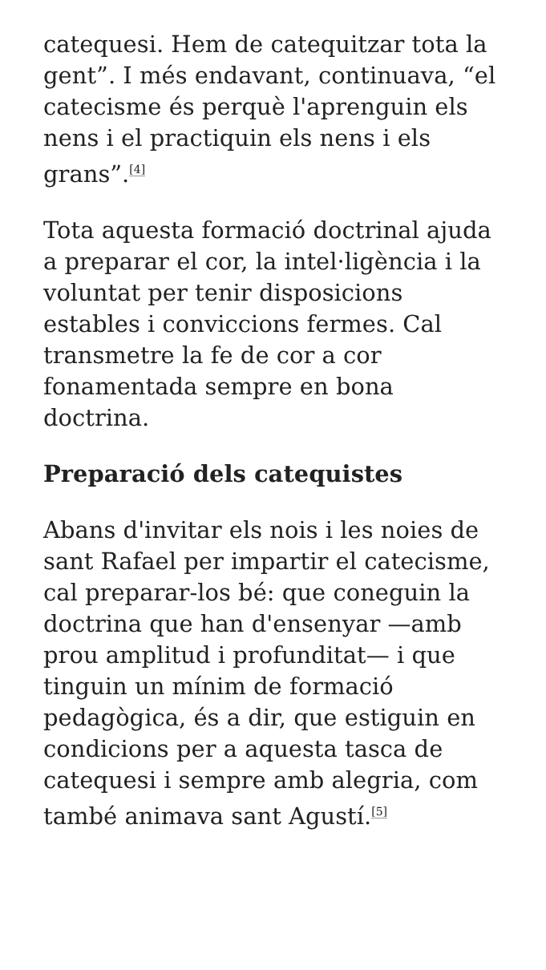catequesi. Hem de catequitzar tota la gent”. I més endavant, continuava, “el catecisme és perquè l'aprenguin els nens i el practiquin els nens i els grans”.<sup>[4]</sup>
Tota aquesta formació doctrinal ajuda a preparar el cor, la intel·ligència i la voluntat per tenir disposicions estables i conviccions fermes. Cal transmetre la fe de cor a cor fonamentada sempre en bona doctrina.
Preparació dels catequistes
Abans d'invitar els nois i les noies de sant Rafael per impartir el catecisme, cal preparar-los bé: que coneguin la doctrina que han d'ensenyar —amb prou amplitud i profunditat— i que tinguin un mínim de formació pedagògica, és a dir, que estiguin en condicions per a aquesta tasca de catequesi i sempre amb alegria, com també animava sant Agustí.<sup>[5]</sup>